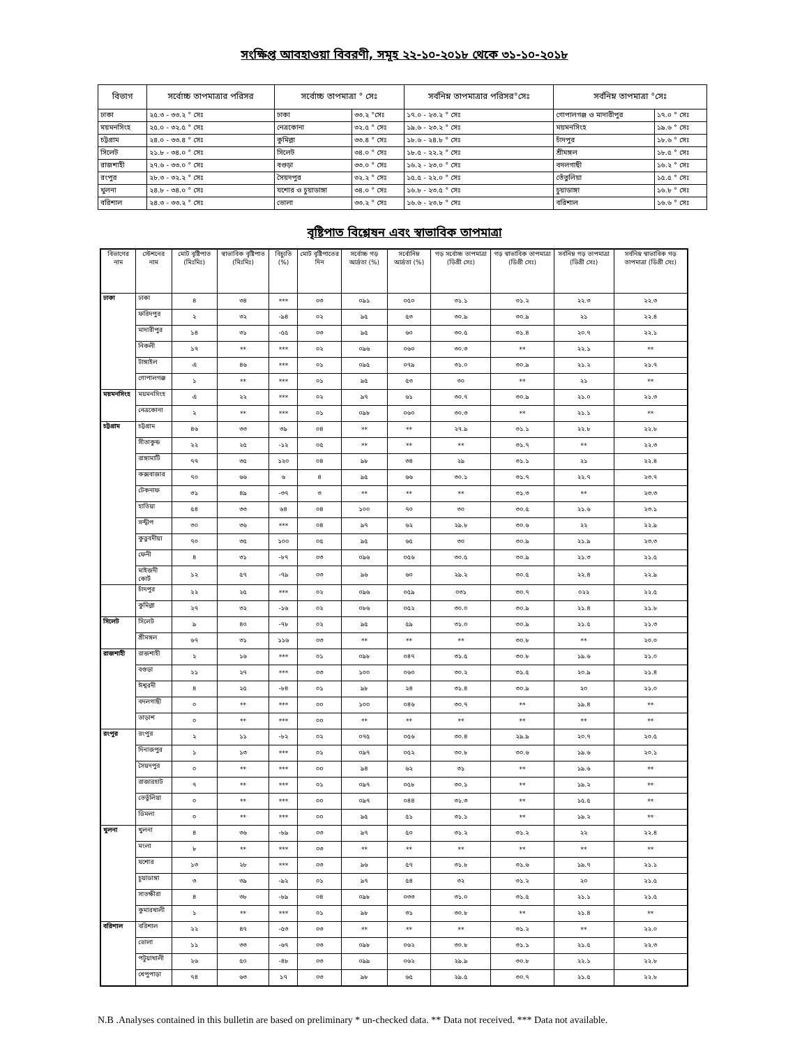সংক্ষিপ্ত আবহাওয়া বিবরণী, সমূহ ২২-১০-২০১৮ থেকে ৩১-১০-২০১৮
| বিভাগ | সর্বোচ্চ তাপমাত্রার পরিসর | সর্বোচ্চ তাপমাত্রা ° সেঃ | | সর্বনিম্ন তাপমাত্রার পরিসর°সেঃ | সর্বনিম্ন তাপমাত্রা °সেঃ | |
| --- | --- | --- | --- | --- | --- | --- |
| ঢাকা | ২৫.৩ - ৩৩.২ ° সেঃ | ঢাকা | ৩৩.২ °সেঃ | ১৭.০ - ২৩.২ ° সেঃ | গোপালগঞ্জ ও মাদারীপুর | ১৭.০ ° সেঃ |
| ময়মনসিংহ | ২৫.০ - ৩২.৫ ° সেঃ | নেত্রকোনা | ৩২.৫ ° সেঃ | ১৯.৬ - ২৩.২ ° সেঃ | ময়মনসিংহ | ১৯.৬ ° সেঃ |
| চট্টগ্রাম | ২৪.০ - ৩৩.৪ ° সেঃ | কুমিল্লা | ৩৩.৪ ° সেঃ | ১৮.৬ - ২৪.৮ ° সেঃ | চাঁদপুর | ১৮.৬ ° সেঃ |
| সিলেট | ২১.৮ - ৩৪.০ ° সেঃ | সিলেট | ৩৪.০ ° সেঃ | ১৮.৫ - ২২.২ ° সেঃ | শ্রীমঙ্গল | ১৮.৫ ° সেঃ |
| রাজশাহী | ২৭.৬ - ৩৩.০ ° সেঃ | বগুড়া | ৩৩.০ ° সেঃ | ১৬.২ - ২৩.০ ° সেঃ | বদলগাছী | ১৬.২ ° সেঃ |
| রংপুর | ২৮.৩ - ৩২.২ ° সেঃ | সৈয়দপুর | ৩২.২ ° সেঃ | ১৫.৫ - ২২.০ ° সেঃ | তেঁতুলিয়া | ১৫.৫ ° সেঃ |
| খুলনা | ২৪.৮ - ৩৪.০ ° সেঃ | যশোর ও চুয়াডাঙ্গা | ৩৪.০ ° সেঃ | ১৬.৮ - ২৩.৫ ° সেঃ | চুয়াডাঙ্গা | ১৬.৮ ° সেঃ |
| বরিশাল | ২৪.৩ - ৩৩.২ ° সেঃ | ভোলা | ৩৩.২ ° সেঃ | ১৬.৬ - ২৩.৮ ° সেঃ | বরিশাল | ১৬.৬ ° সেঃ |
বৃষ্টিপাত বিশ্লেষন এবং স্বাভাবিক তাপমাত্রা
| বিভাগের নাম | স্টেশনের নাম | মোট বৃষ্টিপাত (মিঃমিঃ) | স্বাভাবিক বৃষ্টিপাত (মিঃমিঃ) | বিচ্যুতি (%) | মোট বৃষ্টিপাতের দিন | সর্বোচ্চ গড় আর্দ্রতা (%) | সর্বোনিম্ন আর্দ্রতা (%) | গড় সর্বোচ্চ তাপমাত্রা (ডিগ্রী সেঃ) | গড় স্বাভাবিক তাপমাত্রা (ডিগ্রী সেঃ) | সর্বনিম্ন গড় তাপমাত্রা (ডিগ্রী সেঃ) | সর্বনিম্ন স্বাভাবিক গড় তাপমাত্রা (ডিগ্রী সেঃ) |
| --- | --- | --- | --- | --- | --- | --- | --- | --- | --- | --- | --- |
| ঢাকা | ঢাকা | ৪ | ৩৪ | *** | ০৩ | ০৯১ | ০৫০ | ৩১.১ | ৩১.২ | ২২.৩ | ২২.৩ |
| | ফরিদপুর | ২ | ৩২ | -৯৪ | ০২ | ৯৫ | ৫৩ | ৩০.৯ | ৩০.৯ | ২১ | ২২.৪ |
| | মাদারীপুর | ১৪ | ৩১ | -৫৫ | ০৩ | ৯৫ | ৬০ | ৩০.৫ | ৩১.৪ | ২০.৭ | ২২.১ |
| | নিকলী | ১৭ | ** | *** | ০২ | ০৯৬ | ০৬০ | ৩০.৩ | ** | ২২.১ | ** |
| | টাঙ্গাইল | এ | ৪৬ | *** | ০১ | ০৯৫ | ০৭৯ | ৩১.০ | ৩০.৯ | ২১.২ | ২১.৭ |
| | গোপালগঞ্জ | ১ | ** | *** | ০১ | ৯৫ | ৫৩ | ৩০ | ** | ২১ | ** |
| ময়মনসিংহ | ময়মনসিংহ | এ | ২২ | *** | ০২ | ৯৭ | ৬১ | ৩০.৭ | ৩০.৯ | ২১.০ | ২১.৩ |
| | নেত্রকোনা | ২ | ** | *** | ০১ | ০৯৮ | ০৬০ | ৩০.৩ | ** | ২১.১ | ** |
| চট্টগ্রাম | চট্টগ্রাম | ৪৬ | ৩৩ | ৩৯ | ০৪ | ** | ** | ২৭.৯ | ৩১.১ | ২২.৮ | ২২.৮ |
| | সীতাকুন্ড | ২২ | ২৫ | -১২ | ০৫ | ** | ** | ** | ৩১.৭ | ** | ২২.৩ |
| | রাঙ্গামাটি | ৭৭ | ৩৫ | ১২০ | ০৪ | ৯৮ | ৩৪ | ২৯ | ৩১.১ | ২১ | ২২.৪ |
| | কক্সবাজার | ৭০ | ৬৬ | ৬ | ৪ | ৯৫ | ৬৬ | ৩০.১ | ৩১.৭ | ২২.৭ | ২৩.৭ |
| | টেকনাফ | ৩১ | ৪৯ | -৩৭ | ৩ | ** | ** | ** | ৩১.৩ | ** | ২৩.৩ |
| | হাতিয়া | ৫৪ | ৩৩ | ৬৪ | ০৪ | ১০০ | ৭০ | ৩০ | ৩০.৫ | ২১.৬ | ২৩.১ |
| | সন্দ্বীপ | ৩০ | ৩৬ | *** | ০৪ | ৯৭ | ৬২ | ২৯.৮ | ৩০.৬ | ২২ | ২২.৯ |
| | কুতুবদীয়া | ৭০ | ৩৫ | ১০০ | ০৫ | ৯৫ | ৬৫ | ৩০ | ৩০.৯ | ২১.৯ | ২৩.৩ |
| | ফেনী | ৪ | ৩১ | -৮৭ | ০৩ | ০৯৬ | ০৫৬ | ৩০.৫ | ৩০.৯ | ২১.৩ | ২১.৫ |
| | মাইজদী কোর্ট | ১২ | ৫৭ | -৭৯ | ০৩ | ৯৬ | ৬০ | ২৯.২ | ৩০.৫ | ২২.৪ | ২২.৯ |
| | চাঁদপুর | ২২ | ২৫ | *** | ০২ | ০৯৬ | ০৫৯ | ০৩১ | ৩০.৭ | ০২২ | ২২.৫ |
| | কুমিল্লা | ২৭ | ৩২ | -১৬ | ০২ | ০৮৬ | ০৫২ | ৩০.০ | ৩০.৯ | ২১.৪ | ২১.৮ |
| সিলেট | সিলেট | ৯ | ৪০ | -৭৮ | ০২ | ৯৫ | ৫৯ | ৩১.০ | ৩০.৯ | ২১.৫ | ২১.৩ |
| | শ্রীমঙ্গল | ৬৭ | ৩১ | ১১৬ | ০৩ | ** | ** | ** | ৩০.৮ | ** | ২০.০ |
| রাজশাহী | রাজশাহী | ২ | ১৬ | *** | ০১ | ০৯৮ | ০৪৭ | ৩১.৫ | ৩০.৮ | ১৯.৬ | ২১.০ |
| | বগুড়া | ২১ | ২৭ | *** | ০৩ | ১০০ | ০৬০ | ৩০.২ | ৩১.৫ | ২০.৯ | ২১.৪ |
| | ঈশ্বরদী | ৪ | ২৫ | -৮৪ | ০১ | ৯৮ | ২৪ | ৩১.৪ | ৩০.৯ | ২০ | ২১.০ |
| | বদলগাছী | ০ | ** | *** | ০০ | ১০০ | ০৪৬ | ৩০.৭ | ** | ১৯.৪ | ** |
| | তাড়াশ | ০ | ** | *** | ০০ | ** | ** | ** | ** | ** | ** |
| রংপুর | রংপুর | ২ | ১১ | -৮২ | ০২ | ০৭৫ | ০৫৬ | ৩০.৪ | ২৯.৯ | ২০.৭ | ২০.৫ |
| | দিনাজপুর | ১ | ১৩ | *** | ০১ | ০৯৭ | ০৫২ | ৩০.৮ | ৩০.৬ | ১৯.৬ | ২০.১ |
| | সৈয়দপুর | ০ | ** | *** | ০০ | ৯৪ | ৬২ | ৩১ | ** | ১৯.৬ | ** |
| | রাজারহাট | ৭ | ** | *** | ০১ | ০৯৭ | ০৫৮ | ৩০.১ | ** | ১৯.২ | ** |
| | তেতুঁলিয়া | ০ | ** | *** | ০০ | ০৯৭ | ০৪৪ | ৩১.৩ | ** | ১৫.৫ | ** |
| | ডিমলা | ০ | ** | *** | ০০ | ৯৫ | ৫১ | ৩১.১ | ** | ১৯.২ | ** |
| খুলনা | খুলনা | ৪ | ৩৬ | -৮৯ | ০৩ | ৯৭ | ৫০ | ৩১.২ | ৩১.২ | ২২ | ২২.৪ |
| | মংলা | ৮ | ** | *** | ০৩ | ** | ** | ** | ** | ** | ** |
| | যশোর | ১৩ | ২৮ | *** | ০৩ | ৯৬ | ৫৭ | ৩১.৮ | ৩১.৬ | ১৯.৭ | ২১.১ |
| | চুয়াডাঙ্গা | ৩ | ৩৯ | -৯২ | ০১ | ৯৭ | ৫৪ | ৩২ | ৩১.২ | ২০ | ২১.৫ |
| | সাতক্ষীরা | ৪ | ৩৮ | -৮৯ | ০৪ | ০৯৮ | ০৩৩ | ৩১.০ | ৩১.৫ | ২১.১ | ২১.৫ |
| | কুমারখালী | ১ | ** | *** | ০১ | ৯৮ | ৩১ | ৩০.৮ | ** | ২১.৪ | ** |
| বরিশাল | বরিশাল | ২২ | ৪৭ | -৫৩ | ০৩ | ** | ** | ** | ৩১.২ | ** | ২২.০ |
| | ভোলা | ১১ | ৩৩ | -৬৭ | ০৩ | ০৯৮ | ০৬২ | ৩০.৮ | ৩১.১ | ২১.৫ | ২২.৩ |
| | পটুয়াখালী | ২৬ | ৫০ | -৪৮ | ০৩ | ০৯৯ | ০৬২ | ২৯.৯ | ৩০.৮ | ২২.১ | ২২.৮ |
| | খেপুপাড়া | ৭৪ | ৬৩ | ১৭ | ০৩ | ৯৮ | ৬৫ | ২৯.৫ | ৩০.৭ | ২১.৫ | ২২.৮ |
N.B .Analyses contained in this bulletin are based on preliminary * un-checked data. ** Data not received. *** Data not available.